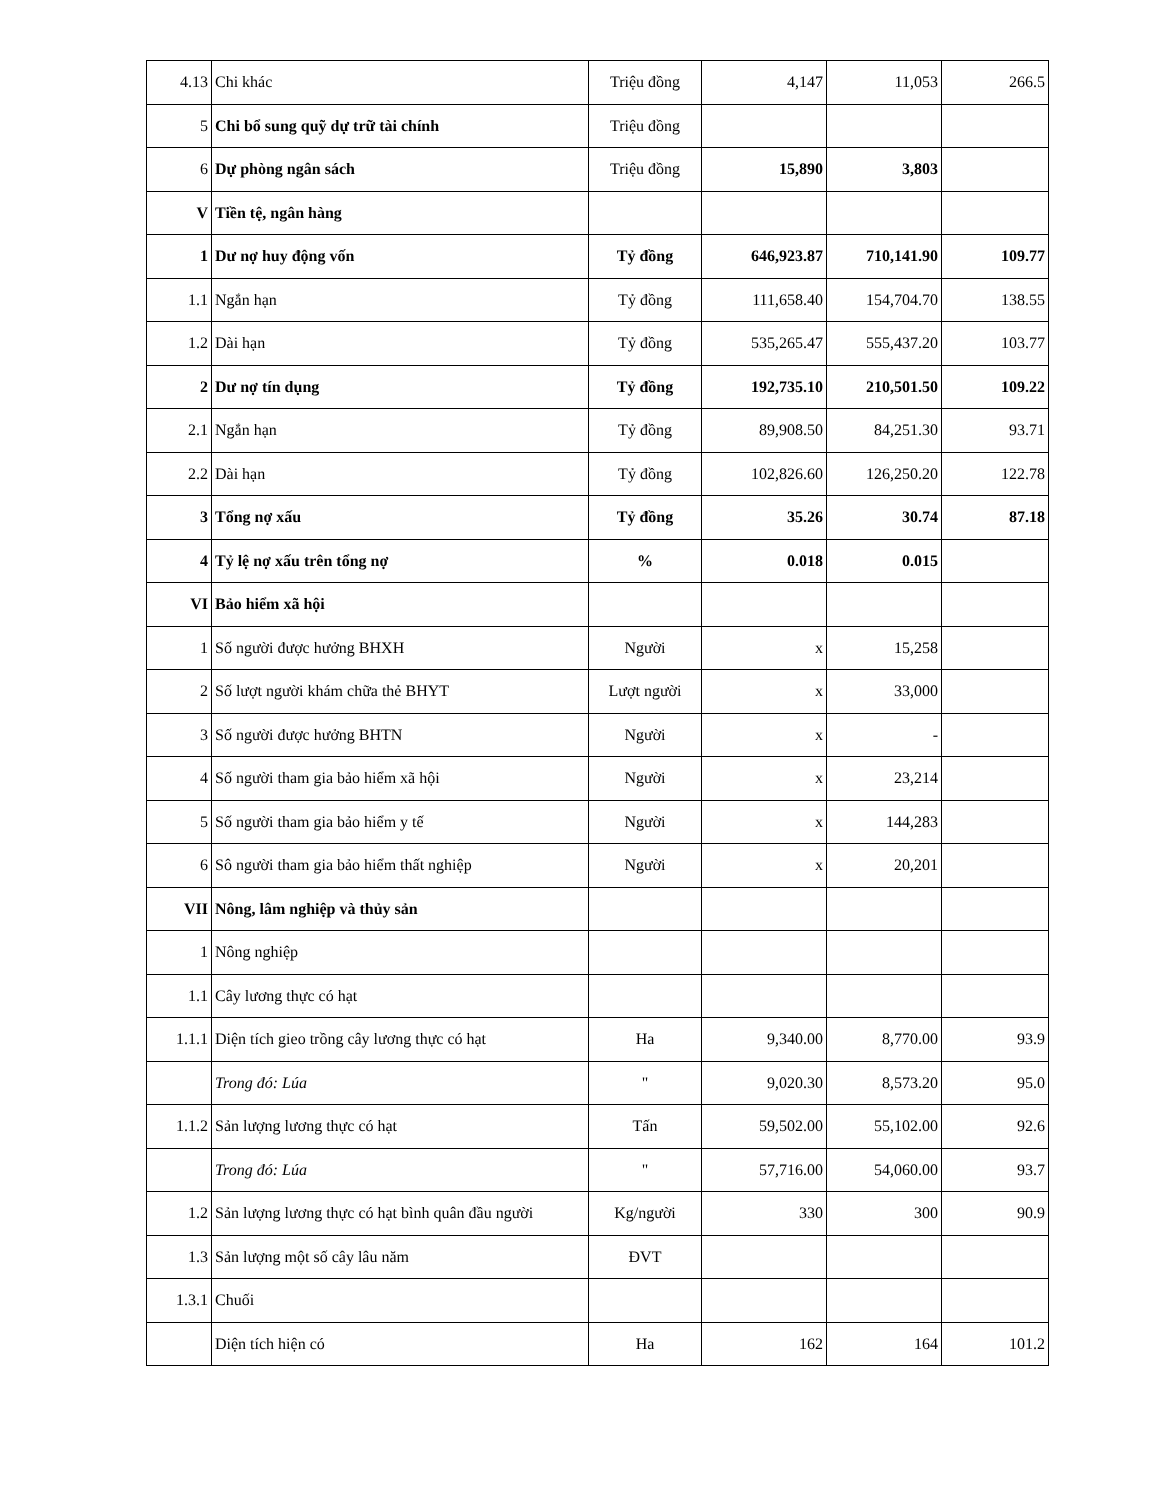| 4.13 | Chi khác | Triệu đồng | 4,147 | 11,053 | 266.5 |
| 5 | Chi bổ sung quỹ dự trữ tài chính | Triệu đồng | | | |
| 6 | Dự phòng ngân sách | Triệu đồng | 15,890 | 3,803 | |
| V | Tiền tệ, ngân hàng | | | | |
| 1 | Dư nợ huy động vốn | Tỷ đồng | 646,923.87 | 710,141.90 | 109.77 |
| 1.1 | Ngắn hạn | Tỷ đồng | 111,658.40 | 154,704.70 | 138.55 |
| 1.2 | Dài hạn | Tỷ đồng | 535,265.47 | 555,437.20 | 103.77 |
| 2 | Dư nợ tín dụng | Tỷ đồng | 192,735.10 | 210,501.50 | 109.22 |
| 2.1 | Ngắn hạn | Tỷ đồng | 89,908.50 | 84,251.30 | 93.71 |
| 2.2 | Dài hạn | Tỷ đồng | 102,826.60 | 126,250.20 | 122.78 |
| 3 | Tổng nợ xấu | Tỷ đồng | 35.26 | 30.74 | 87.18 |
| 4 | Tỷ lệ nợ xấu trên tổng nợ | % | 0.018 | 0.015 | |
| VI | Bảo hiểm xã hội | | | | |
| 1 | Số người được hưởng BHXH | Người | x | 15,258 | |
| 2 | Số lượt người khám chữa thẻ BHYT | Lượt người | x | 33,000 | |
| 3 | Số người được hưởng BHTN | Người | x | - | |
| 4 | Số người tham gia bảo hiểm xã hội | Người | x | 23,214 | |
| 5 | Số người tham gia bảo hiểm y tế | Người | x | 144,283 | |
| 6 | Sô người tham gia bảo hiểm thất nghiệp | Người | x | 20,201 | |
| VII | Nông, lâm nghiệp và thủy sản | | | | |
| 1 | Nông nghiệp | | | | |
| 1.1 | Cây lương thực có hạt | | | | |
| 1.1.1 | Diện tích gieo trồng cây lương thực có hạt | Ha | 9,340.00 | 8,770.00 | 93.9 |
| | Trong đó: Lúa | " | 9,020.30 | 8,573.20 | 95.0 |
| 1.1.2 | Sản lượng lương thực có hạt | Tấn | 59,502.00 | 55,102.00 | 92.6 |
| | Trong đó: Lúa | " | 57,716.00 | 54,060.00 | 93.7 |
| 1.2 | Sản lượng lương thực có hạt bình quân đầu người | Kg/người | 330 | 300 | 90.9 |
| 1.3 | Sản lượng một số cây lâu năm | ĐVT | | | |
| 1.3.1 | Chuối | | | | |
| | Diện tích hiện có | Ha | 162 | 164 | 101.2 |